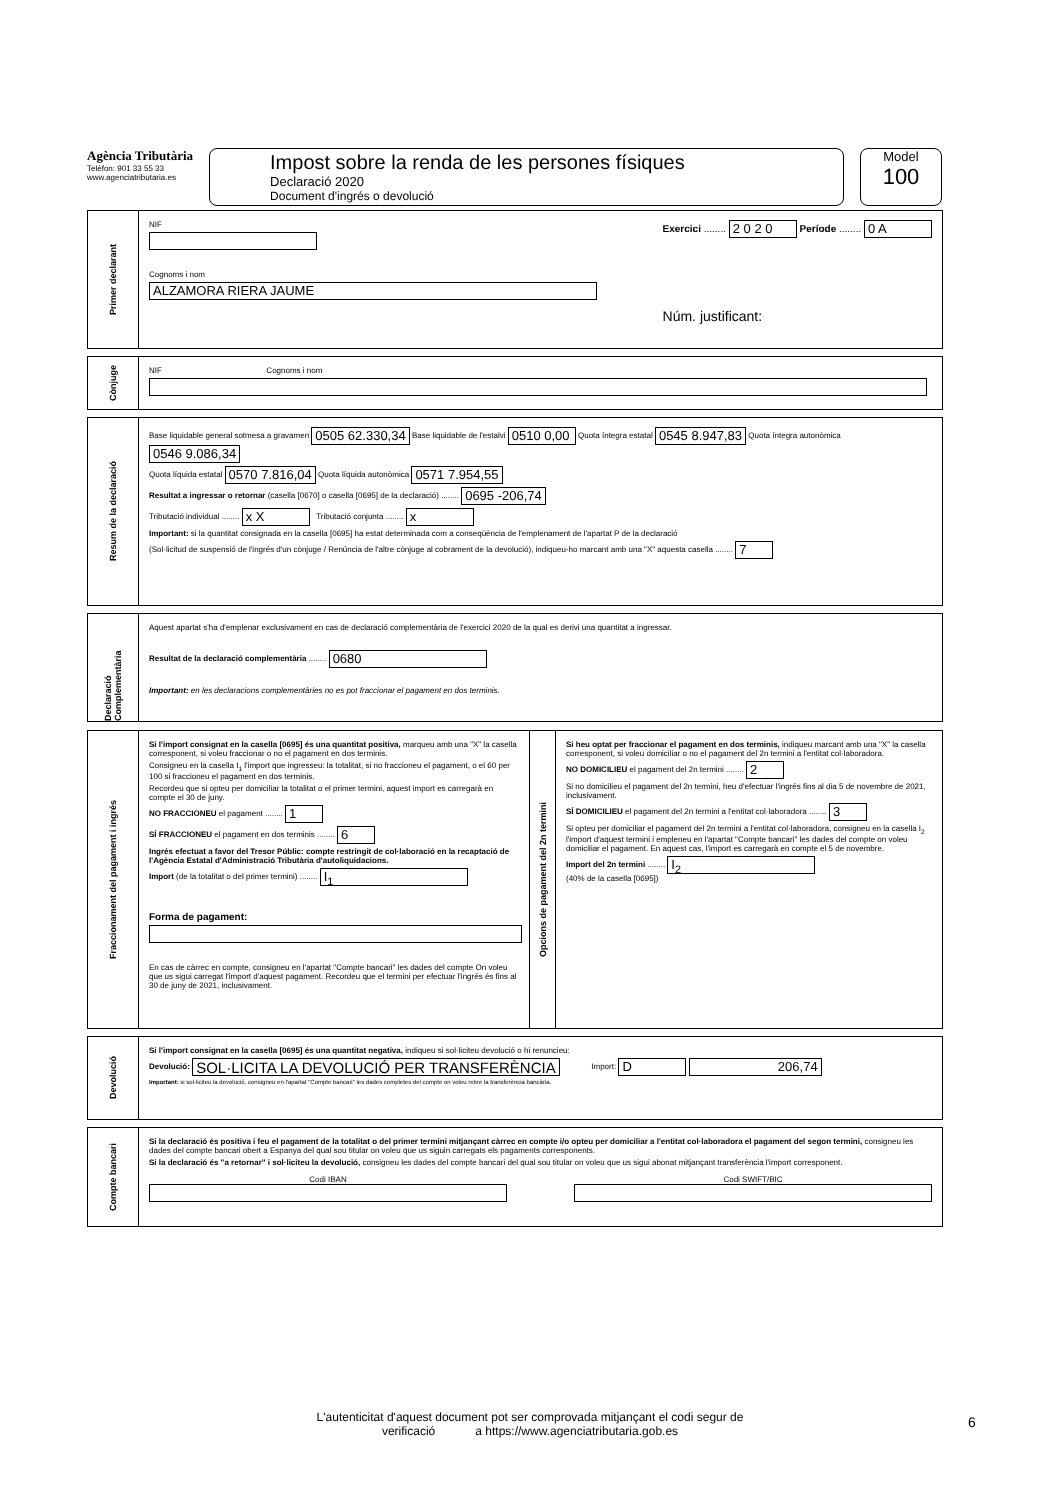Agència Tributària
Telèfon: 901 33 55 33
www.agenciatributaria.es
Impost sobre la renda de les persones físiques
Declaració 2020
Document d'ingrés o devolució
Model
100
Primer declarant
NIF
Cognoms i nom
ALZAMORA RIERA JAUME
Exercici ........ 2 0 2 0 Període ........ 0 A
Núm. justificant:
Cònjuge
NIF Cognoms i nom
Resum de la declaració
Base liquidable general sotmesa a gravamen 0505 62.330,34 Base liquidable de l'estalvi 0510 0,00 Quota íntegra estatal 0545 8.947,83 Quota íntegra autonòmica 0546 9.086,34
Quota líquida estatal 0570 7.816,04 Quota líquida autonòmica 0571 7.954,55
Resultat a ingressar o retornar (casella [0670] o casella [0695] de la declaració) ........ 0695 -206,74
Tributació individual ........ x X Tributació conjunta ........ x
Important: si la quantitat consignada en la casella [0695] ha estat determinada com a conseqüència de l'emplenament de l'apartat P de la declaració
(Sol·licitud de suspensió de l'ingrés d'un cònjuge / Renúncia de l'altre cònjuge al cobrament de la devolució), indiqueu-ho marcant amb una "X" aquesta casella ........ 7
Declaració Complementària
Aquest apartat s'ha d'emplenar exclusivament en cas de declaració complementària de l'exercici 2020 de la qual es derivi una quantitat a ingressar.
Resultat de la declaració complementària ........ 0680
Important: en les declaracions complementàries no es pot fraccionar el pagament en dos terminis.
Fraccionament del pagament i ingrés
Si l'import consignat en la casella [0695] és una quantitat positiva, marqueu amb una "X" la casella corresponent, si voleu fraccionar o no el pagament en dos terminis.
Consigneu en la casella I<sub>1</sub> l'import que ingresseu: la totalitat, si no fraccioneu el pagament, o el 60 per 100 si fraccioneu el pagament en dos terminis.
Recordeu que si opteu per domiciliar la totalitat o el primer termini, aquest import es carregarà en compte el 30 de juny.
NO FRACCIONEU el pagament ........ 1
SÍ FRACCIONEU el pagament en dos terminis ........ 6
Ingrés efectuat a favor del Tresor Públic: compte restringit de col·laboració en la recaptació de l'Agència Estatal d'Administració Tributària d'autoliquidacions.
Import (de la totalitat o del primer termini) ........ I<sub>1</sub>
Forma de pagament:
En cas de càrrec en compte, consigneu en l'apartat "Compte bancari" les dades del compte On voleu que us sigui carregat l'import d'aquest pagament. Recordeu que el termini per efectuar l'ingrés és fins al 30 de juny de 2021, inclusivament.
Opcions de pagament del 2n termini
Si heu optat per fraccionar el pagament en dos terminis, indiqueu marcant amb una "X" la casella corresponent, si voleu domiciliar o no el pagament del 2n termini a l'entitat col·laboradora.
NO DOMICILIEU el pagament del 2n termini ........ 2
Si no domicilieu el pagament del 2n termini, heu d'efectuar l'ingrés fins al dia 5 de novembre de 2021, inclusivament.
SÍ DOMICILIEU el pagament del 2n termini a l'entitat col·laboradora ........ 3
Si opteu per domiciliar el pagament del 2n termini a l'entitat col·laboradora, consigneu en la casella I<sub>2</sub> l'import d'aquest termini i empleneu en l'apartat "Compte bancari" les dades del compte on voleu domiciliar el pagament. En aquest cas, l'import es carregarà en compte el 5 de novembre.
Import del 2n termini ........ I<sub>2</sub>
(40% de la casella [0695])
Devolució
Si l'import consignat en la casella [0695] és una quantitat negativa, indiqueu si sol·liciteu devolució o hi renuncieu:
Devolució: SOL·LICITA LA DEVOLUCIÓ PER TRANSFERÈNCIA Import: D 206,74
Important: si sol·liciteu la devolució, consigneu en l'apartat "Compte bancari" les dades completes del compte on voleu rebre la transferència bancària.
Compte bancari
Si la declaració és positiva i feu el pagament de la totalitat o del primer termini mitjançant càrrec en compte i/o opteu per domiciliar a l'entitat col·laboradora el pagament del segon termini, consigneu les dades del compte bancari obert a Espanya del qual sou titular on voleu que us siguin carregats els pagaments corresponents.
Si la declaració és "a retornar" i sol·liciteu la devolució, consigneu les dades del compte bancari del qual sou titular on voleu que us sigui abonat mitjançant transferència l'import corresponent.
Codi IBAN
Codi SWIFT/BIC
L'autenticitat d'aquest document pot ser comprovada mitjançant el codi segur de verificació a https://www.agenciatributaria.gob.es
6